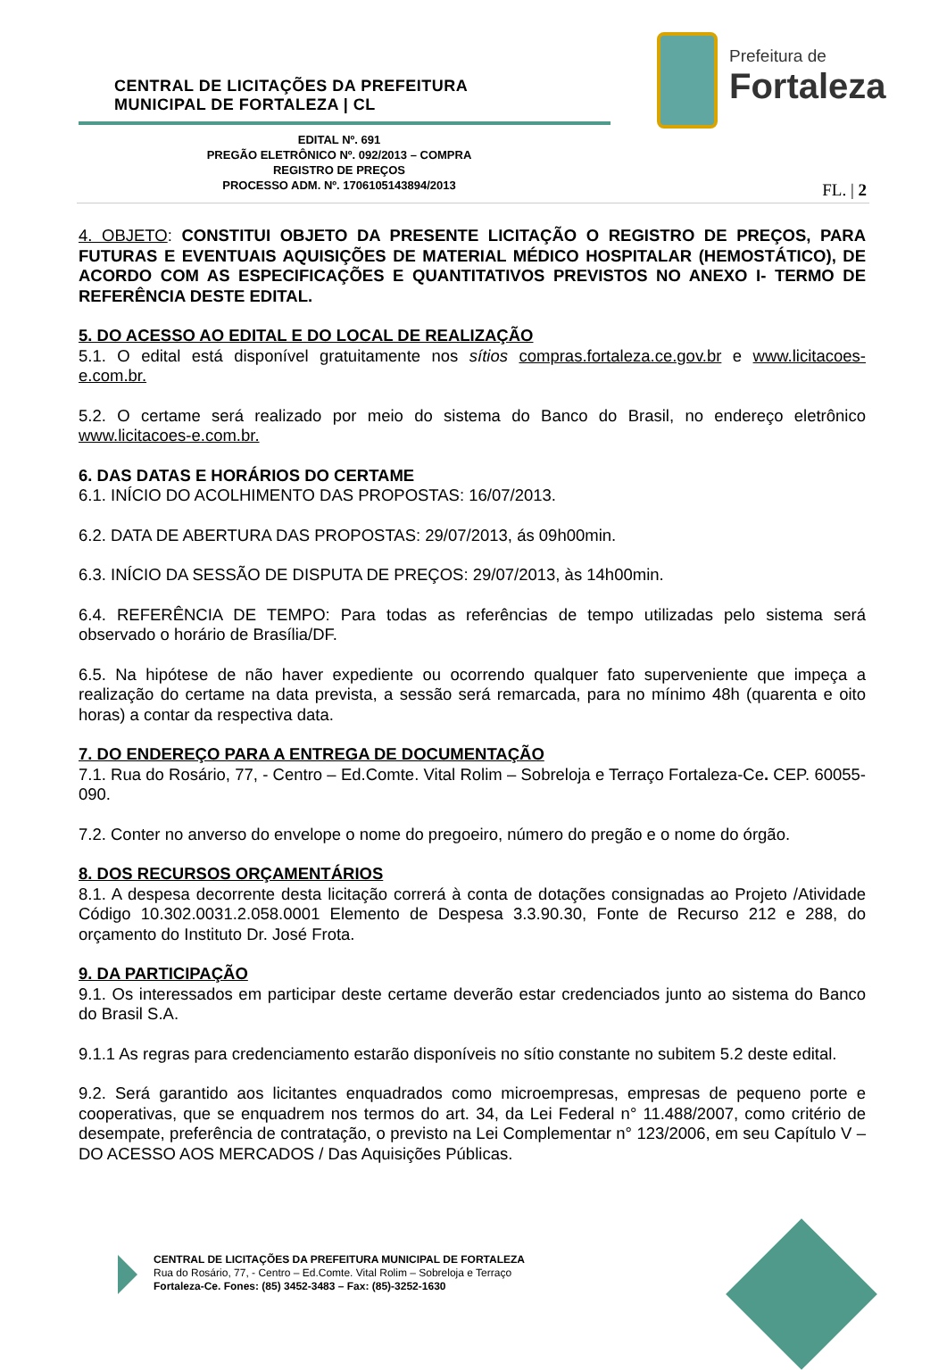CENTRAL DE LICITAÇÕES DA PREFEITURA
MUNICIPAL DE FORTALEZA | CL
Prefeitura de
Fortaleza
EDITAL Nº. 691
PREGÃO ELETRÔNICO Nº. 092/2013 – COMPRA
REGISTRO DE PREÇOS
PROCESSO ADM. Nº. 1706105143894/2013
FL. | 2
4. OBJETO: CONSTITUI OBJETO DA PRESENTE LICITAÇÃO O REGISTRO DE PREÇOS, PARA FUTURAS E EVENTUAIS AQUISIÇÕES DE MATERIAL MÉDICO HOSPITALAR (HEMOSTÁTICO), DE ACORDO COM AS ESPECIFICAÇÕES E QUANTITATIVOS PREVISTOS NO ANEXO I- TERMO DE REFERÊNCIA DESTE EDITAL.
5. DO ACESSO AO EDITAL E DO LOCAL DE REALIZAÇÃO
5.1. O edital está disponível gratuitamente nos sítios compras.fortaleza.ce.gov.br e www.licitacoes-e.com.br.
5.2. O certame será realizado por meio do sistema do Banco do Brasil, no endereço eletrônico www.licitacoes-e.com.br.
6. DAS DATAS E HORÁRIOS DO CERTAME
6.1. INÍCIO DO ACOLHIMENTO DAS PROPOSTAS: 16/07/2013.
6.2. DATA DE ABERTURA DAS PROPOSTAS: 29/07/2013, ás 09h00min.
6.3. INÍCIO DA SESSÃO DE DISPUTA DE PREÇOS: 29/07/2013, às 14h00min.
6.4. REFERÊNCIA DE TEMPO: Para todas as referências de tempo utilizadas pelo sistema será observado o horário de Brasília/DF.
6.5. Na hipótese de não haver expediente ou ocorrendo qualquer fato superveniente que impeça a realização do certame na data prevista, a sessão será remarcada, para no mínimo 48h (quarenta e oito horas) a contar da respectiva data.
7. DO ENDEREÇO PARA A ENTREGA DE DOCUMENTAÇÃO
7.1. Rua do Rosário, 77, - Centro – Ed.Comte. Vital Rolim – Sobreloja e Terraço Fortaleza-Ce. CEP. 60055-090.
7.2. Conter no anverso do envelope o nome do pregoeiro, número do pregão e o nome do órgão.
8. DOS RECURSOS ORÇAMENTÁRIOS
8.1. A despesa decorrente desta licitação correrá à conta de dotações consignadas ao Projeto /Atividade Código 10.302.0031.2.058.0001 Elemento de Despesa 3.3.90.30, Fonte de Recurso 212 e 288, do orçamento do Instituto Dr. José Frota.
9. DA PARTICIPAÇÃO
9.1. Os interessados em participar deste certame deverão estar credenciados junto ao sistema do Banco do Brasil S.A.
9.1.1 As regras para credenciamento estarão disponíveis no sítio constante no subitem 5.2 deste edital.
9.2. Será garantido aos licitantes enquadrados como microempresas, empresas de pequeno porte e cooperativas, que se enquadrem nos termos do art. 34, da Lei Federal n° 11.488/2007, como critério de desempate, preferência de contratação, o previsto na Lei Complementar n° 123/2006, em seu Capítulo V – DO ACESSO AOS MERCADOS / Das Aquisições Públicas.
CENTRAL DE LICITAÇÕES DA PREFEITURA MUNICIPAL DE FORTALEZA
Rua do Rosário, 77, - Centro – Ed.Comte. Vital Rolim – Sobreloja e Terraço
Fortaleza-Ce. Fones: (85) 3452-3483 – Fax: (85)-3252-1630